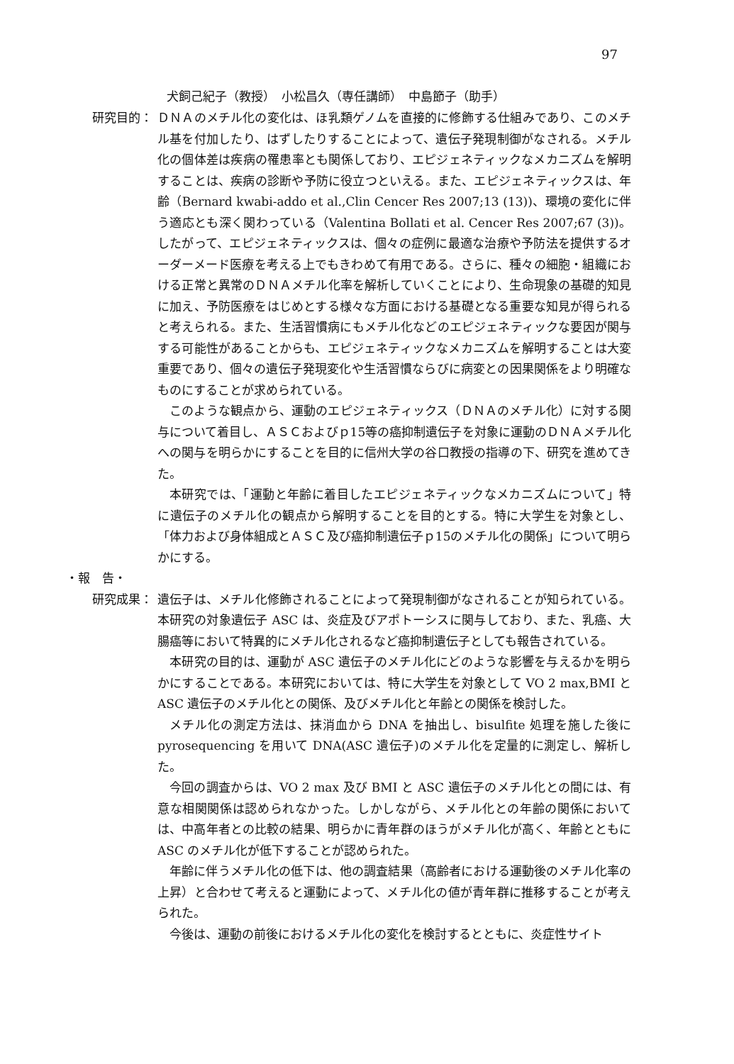97
犬飼己紀子（教授）　小松昌久（専任講師）　中島節子（助手）
研究目的： ＤＮＡのメチル化の変化は、ほ乳類ゲノムを直接的に修飾する仕組みであり、このメチル基を付加したり、はずしたりすることによって、遺伝子発現制御がなされる。メチル化の個体差は疾病の罹患率とも関係しており、エピジェネティックなメカニズムを解明することは、疾病の診断や予防に役立つといえる。また、エピジェネティックスは、年齢（Bernard kwabi-addo et al.,Clin Cencer Res 2007;13 (13))、環境の変化に伴う適応とも深く関わっている（Valentina Bollati et al. Cencer Res 2007;67 (3))。したがって、エピジェネティックスは、個々の症例に最適な治療や予防法を提供するオーダーメード医療を考える上でもきわめて有用である。さらに、種々の細胞・組織における正常と異常のＤＮＡメチル化率を解析していくことにより、生命現象の基礎的知見に加え、予防医療をはじめとする様々な方面における基礎となる重要な知見が得られると考えられる。また、生活習慣病にもメチル化などのエピジェネティックな要因が関与する可能性があることからも、エピジェネティックなメカニズムを解明することは大変重要であり、個々の遺伝子発現変化や生活習慣ならびに病変との因果関係をより明確なものにすることが求められている。
このような観点から、運動のエピジェネティックス（ＤＮＡのメチル化）に対する関与について着目し、ＡＳＣおよびｐ15等の癌抑制遺伝子を対象に運動のＤＮＡメチル化への関与を明らかにすることを目的に信州大学の谷口教授の指導の下、研究を進めてきた。
本研究では、「運動と年齢に着目したエピジェネティックなメカニズムについて」特に遺伝子のメチル化の観点から解明することを目的とする。特に大学生を対象とし、「体力および身体組成とＡＳＣ及び癌抑制遺伝子ｐ15のメチル化の関係」について明らかにする。
・報　告・
研究成果： 遺伝子は、メチル化修飾されることによって発現制御がなされることが知られている。本研究の対象遺伝子 ASC は、炎症及びアポトーシスに関与しており、また、乳癌、大腸癌等において特異的にメチル化されるなど癌抑制遺伝子としても報告されている。
本研究の目的は、運動が ASC 遺伝子のメチル化にどのような影響を与えるかを明らかにすることである。本研究においては、特に大学生を対象として VO 2 max,BMI と ASC 遺伝子のメチル化との関係、及びメチル化と年齢との関係を検討した。
メチル化の測定方法は、抹消血から DNA を抽出し、bisulfite 処理を施した後に pyrosequencing を用いて DNA(ASC 遺伝子)のメチル化を定量的に測定し、解析した。
今回の調査からは、VO 2 max 及び BMI と ASC 遺伝子のメチル化との間には、有意な相関関係は認められなかった。しかしながら、メチル化との年齢の関係においては、中高年者との比較の結果、明らかに青年群のほうがメチル化が高く、年齢とともに ASC のメチル化が低下することが認められた。
年齢に伴うメチル化の低下は、他の調査結果（高齢者における運動後のメチル化率の上昇）と合わせて考えると運動によって、メチル化の値が青年群に推移することが考えられた。
今後は、運動の前後におけるメチル化の変化を検討するとともに、炎症性サイト